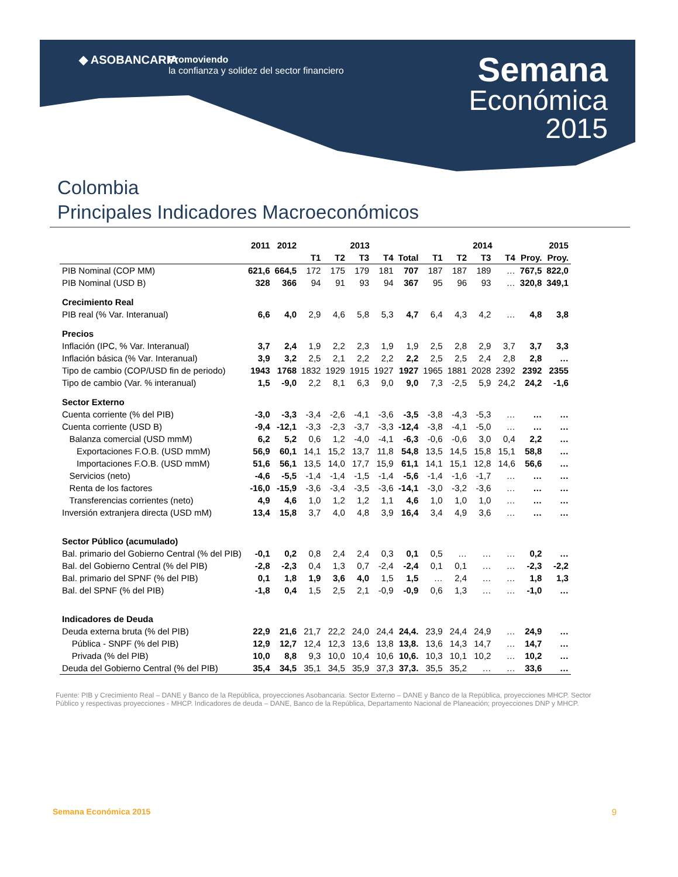◆ ASOBANCARIA
Promoviendo
la confianza y solidez del sector financiero
Semana
Económica
2015
Colombia
Principales Indicadores Macroeconómicos
| | 2011 | 2012 | 2013 | | | | | 2014 | | | | | 2015 |
| --- | --- | --- | --- | --- | --- | --- | --- | --- | --- | --- | --- | --- | --- |
| | | | T1 | T2 | T3 | T4 | Total | T1 | T2 | T3 | T4 | Proy. | Proy. |
| PIB Nominal (COP MM) | 621,6 | 664,5 | 172 | 175 | 179 | 181 | 707 | 187 | 187 | 189 | … | 767,5 | 822,0 |
| PIB Nominal (USD B) | 328 | 366 | 94 | 91 | 93 | 94 | 367 | 95 | 96 | 93 | … | 320,8 | 349,1 |
| Crecimiento Real | | | | | | | | | | | | | |
| PIB real (% Var. Interanual) | 6,6 | 4,0 | 2,9 | 4,6 | 5,8 | 5,3 | 4,7 | 6,4 | 4,3 | 4,2 | … | 4,8 | 3,8 |
| Precios | | | | | | | | | | | | | |
| Inflación (IPC, % Var. Interanual) | 3,7 | 2,4 | 1,9 | 2,2 | 2,3 | 1,9 | 1,9 | 2,5 | 2,8 | 2,9 | 3,7 | 3,7 | 3,3 |
| Inflación básica (% Var. Interanual) | 3,9 | 3,2 | 2,5 | 2,1 | 2,2 | 2,2 | 2,2 | 2,5 | 2,5 | 2,4 | 2,8 | 2,8 | … |
| Tipo de cambio (COP/USD fin de periodo) | 1943 | 1768 | 1832 | 1929 | 1915 | 1927 | 1927 | 1965 | 1881 | 2028 | 2392 | 2392 | 2355 |
| Tipo de cambio (Var. % interanual) | 1,5 | -9,0 | 2,2 | 8,1 | 6,3 | 9,0 | 9,0 | 7,3 | -2,5 | 5,9 | 24,2 | 24,2 | -1,6 |
| Sector Externo | | | | | | | | | | | | | |
| Cuenta corriente (% del PIB) | -3,0 | -3,3 | -3,4 | -2,6 | -4,1 | -3,6 | -3,5 | -3,8 | -4,3 | -5,3 | … | … | … |
| Cuenta corriente (USD B) | -9,4 | -12,1 | -3,3 | -2,3 | -3,7 | -3,3 | -12,4 | -3,8 | -4,1 | -5,0 | … | … | … |
| Balanza comercial (USD mmM) | 6,2 | 5,2 | 0,6 | 1,2 | -4,0 | -4,1 | -6,3 | -0,6 | -0,6 | 3,0 | 0,4 | 2,2 | … |
| Exportaciones F.O.B. (USD mmM) | 56,9 | 60,1 | 14,1 | 15,2 | 13,7 | 11,8 | 54,8 | 13,5 | 14,5 | 15,8 | 15,1 | 58,8 | … |
| Importaciones F.O.B. (USD mmM) | 51,6 | 56,1 | 13,5 | 14,0 | 17,7 | 15,9 | 61,1 | 14,1 | 15,1 | 12,8 | 14,6 | 56,6 | … |
| Servicios (neto) | -4,6 | -5,5 | -1,4 | -1,4 | -1,5 | -1,4 | -5,6 | -1,4 | -1,6 | -1,7 | … | … | … |
| Renta de los factores | -16,0 | -15,9 | -3,6 | -3,4 | -3,5 | -3,6 | -14,1 | -3,0 | -3,2 | -3,6 | … | … | … |
| Transferencias corrientes (neto) | 4,9 | 4,6 | 1,0 | 1,2 | 1,2 | 1,1 | 4,6 | 1,0 | 1,0 | 1,0 | … | … | … |
| Inversión extranjera directa (USD mM) | 13,4 | 15,8 | 3,7 | 4,0 | 4,8 | 3,9 | 16,4 | 3,4 | 4,9 | 3,6 | … | … | … |
| Sector Público (acumulado) | | | | | | | | | | | | | |
| Bal. primario del Gobierno Central (% del PIB) | -0,1 | 0,2 | 0,8 | 2,4 | 2,4 | 0,3 | 0,1 | 0,5 | … | … | … | 0,2 | … |
| Bal. del Gobierno Central (% del PIB) | -2,8 | -2,3 | 0,4 | 1,3 | 0,7 | -2,4 | -2,4 | 0,1 | 0,1 | … | … | -2,3 | -2,2 |
| Bal. primario del SPNF (% del PIB) | 0,1 | 1,8 | 1,9 | 3,6 | 4,0 | 1,5 | 1,5 | … | 2,4 | … | … | 1,8 | 1,3 |
| Bal. del SPNF (% del PIB) | -1,8 | 0,4 | 1,5 | 2,5 | 2,1 | -0,9 | -0,9 | 0,6 | 1,3 | … | … | -1,0 | … |
| Indicadores de Deuda | | | | | | | | | | | | | |
| Deuda externa bruta (% del PIB) | 22,9 | 21,6 | 21,7 | 22,2 | 24,0 | 24,4 | 24,4. | 23,9 | 24,4 | 24,9 | … | 24,9 | … |
| Pública - SNPF (% del PIB) | 12,9 | 12,7 | 12,4 | 12,3 | 13,6 | 13,8 | 13,8. | 13,6 | 14,3 | 14,7 | … | 14,7 | … |
| Privada (% del PIB) | 10,0 | 8,8 | 9,3 | 10,0 | 10,4 | 10,6 | 10,6. | 10,3 | 10,1 | 10,2 | … | 10,2 | … |
| Deuda del Gobierno Central (% del PIB) | 35,4 | 34,5 | 35,1 | 34,5 | 35,9 | 37,3 | 37,3. | 35,5 | 35,2 | … | … | 33,6 | … |
Fuente: PIB y Crecimiento Real – DANE y Banco de la República, proyecciones Asobancaria. Sector Externo – DANE y Banco de la República, proyecciones MHCP. Sector Público y respectivas proyecciones - MHCP. Indicadores de deuda – DANE, Banco de la República, Departamento Nacional de Planeación; proyecciones DNP y MHCP.
Semana Económica 2015 9